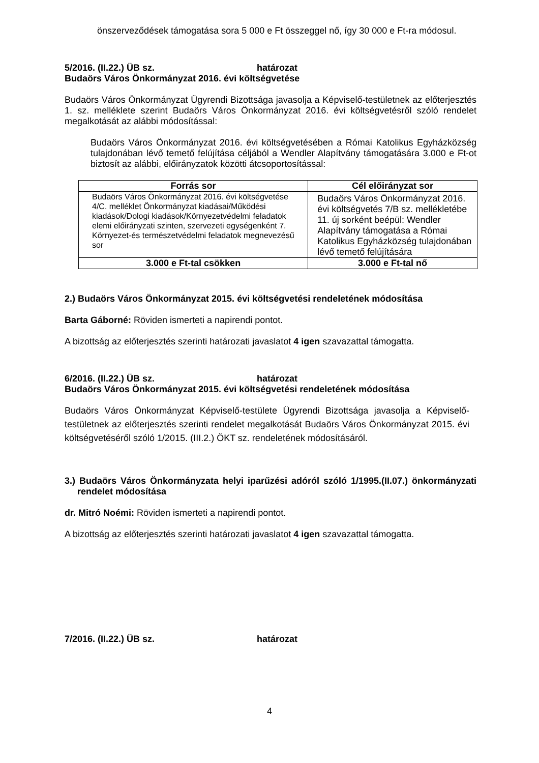önszerveződések támogatása sora 5 000 e Ft összeggel nő, így 30 000 e Ft-ra módosul.
5/2016. (II.22.) ÜB sz. határozat
Budaörs Város Önkormányzat 2016. évi költségvetése
Budaörs Város Önkormányzat Ügyrendi Bizottsága javasolja a Képviselő-testületnek az előterjesztés 1. sz. melléklete szerint Budaörs Város Önkormányzat 2016. évi költségvetésről szóló rendelet megalkotását az alábbi módosítással:
Budaörs Város Önkormányzat 2016. évi költségvetésében a Római Katolikus Egyházközség tulajdonában lévő temető felújítása céljából a Wendler Alapítvány támogatására 3.000 e Ft-ot biztosít az alábbi, előirányzatok közötti átcsoportosítással:
| Forrás sor | Cél előirányzat sor |
| --- | --- |
| Budaörs Város Önkormányzat 2016. évi költségvetése 4/C. melléklet Önkormányzat kiadásai/Működési kiadások/Dologi kiadások/Környezetvédelmi feladatok elemi előirányzati szinten, szervezeti egységenként 7. Környezet-és természetvédelmi feladatok megnevezésű sor | Budaörs Város Önkormányzat 2016. évi költségvetés 7/B sz. mellékletébe 11. új sorként beépül: Wendler Alapítvány támogatása a Római Katolikus Egyházközség tulajdonában lévő temető felújítására |
| 3.000 e Ft-tal csökken | 3.000 e Ft-tal nő |
2.) Budaörs Város Önkormányzat 2015. évi költségvetési rendeletének módosítása
Barta Gáborné: Röviden ismerteti a napirendi pontot.
A bizottság az előterjesztés szerinti határozati javaslatot 4 igen szavazattal támogatta.
6/2016. (II.22.) ÜB sz. határozat
Budaörs Város Önkormányzat 2015. évi költségvetési rendeletének módosítása
Budaörs Város Önkormányzat Képviselő-testülete Ügyrendi Bizottsága javasolja a Képviselő-testületnek az előterjesztés szerinti rendelet megalkotását Budaörs Város Önkormányzat 2015. évi költségvetéséről szóló 1/2015. (III.2.) ÖKT sz. rendeletének módosításáról.
3.) Budaörs Város Önkormányzata helyi iparűzési adóról szóló 1/1995.(II.07.) önkormányzati rendelet módosítása
dr. Mitró Noémi: Röviden ismerteti a napirendi pontot.
A bizottság az előterjesztés szerinti határozati javaslatot 4 igen szavazattal támogatta.
7/2016. (II.22.) ÜB sz. határozat
4